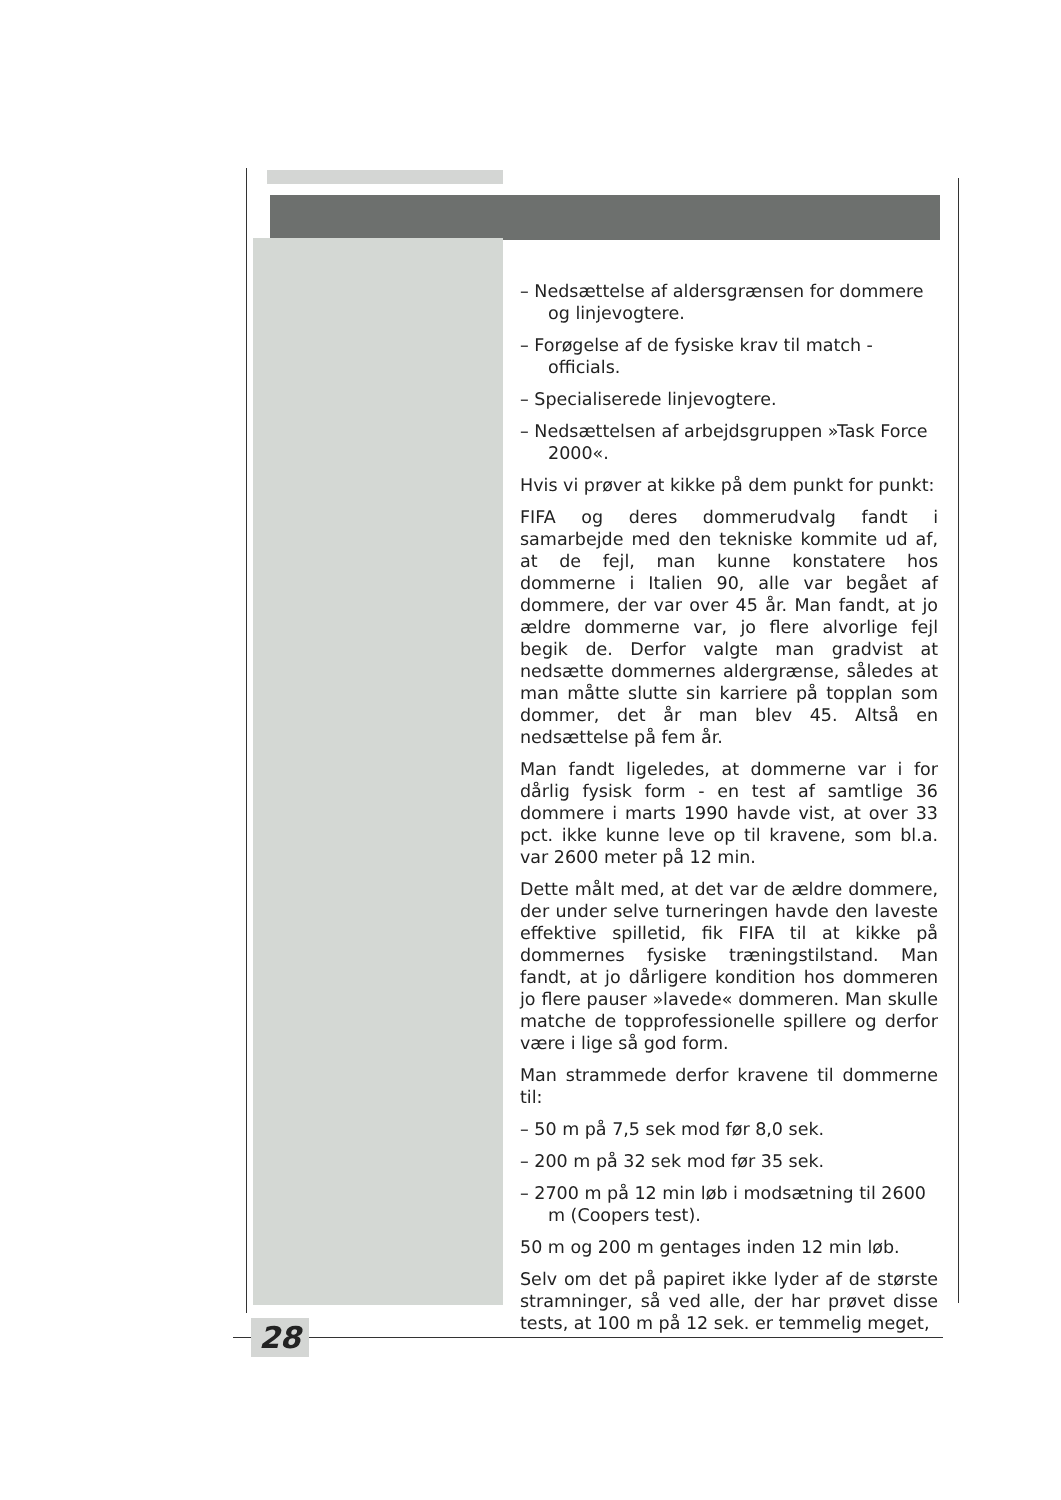– Nedsættelse af aldersgrænsen for dommere og linjevogtere.
– Forøgelse af de fysiske krav til match - officials.
– Specialiserede linjevogtere.
– Nedsættelsen af arbejdsgruppen »Task Force 2000«.
Hvis vi prøver at kikke på dem punkt for punkt:
FIFA og deres dommerudvalg fandt i samarbejde med den tekniske kommite ud af, at de fejl, man kunne konstatere hos dommerne i Italien 90, alle var begået af dommere, der var over 45 år. Man fandt, at jo ældre dommerne var, jo flere alvorlige fejl begik de. Derfor valgte man gradvist at nedsætte dommernes aldergrænse, således at man måtte slutte sin karriere på topplan som dommer, det år man blev 45. Altså en nedsættelse på fem år.
Man fandt ligeledes, at dommerne var i for dårlig fysisk form - en test af samtlige 36 dommere i marts 1990 havde vist, at over 33 pct. ikke kunne leve op til kravene, som bl.a. var 2600 meter på 12 min.
Dette målt med, at det var de ældre dommere, der under selve turneringen havde den laveste effektive spilletid, fik FIFA til at kikke på dommernes fysiske træningstilstand. Man fandt, at jo dårligere kondition hos dommeren jo flere pauser »lavede« dommeren. Man skulle matche de topprofessionelle spillere og derfor være i lige så god form.
Man strammede derfor kravene til dommerne til:
– 50 m på 7,5 sek mod før 8,0 sek.
– 200 m på 32 sek mod før 35 sek.
– 2700 m på 12 min løb i modsætning til 2600 m (Coopers test).
50 m og 200 m gentages inden 12 min løb.
Selv om det på papiret ikke lyder af de største stramninger, så ved alle, der har prøvet disse tests, at 100 m på 12 sek. er temmelig meget,
28